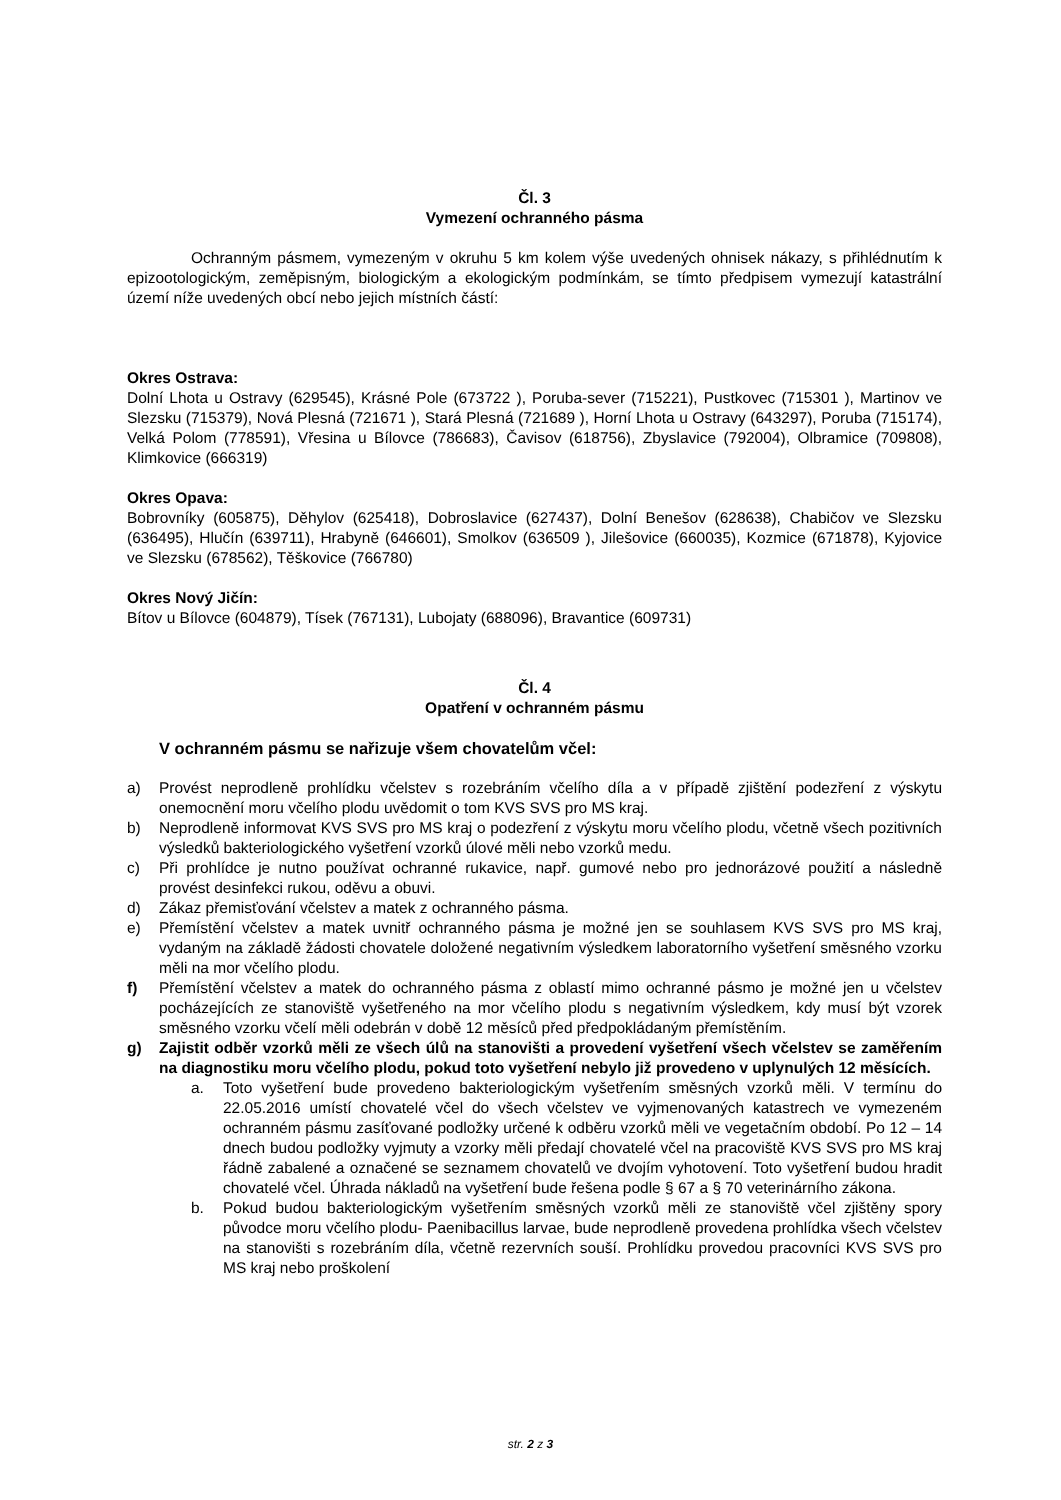Čl. 3
Vymezení ochranného pásma
Ochranným pásmem, vymezeným v okruhu 5 km kolem výše uvedených ohnisek nákazy, s přihlédnutím k epizootologickým, zeměpisným, biologickým a ekologickým podmínkám, se tímto předpisem vymezují katastrální území níže uvedených obcí nebo jejich místních částí:
Okres Ostrava:
Dolní Lhota u Ostravy (629545), Krásné Pole (673722 ), Poruba-sever (715221), Pustkovec (715301 ), Martinov ve Slezsku (715379), Nová Plesná (721671 ), Stará Plesná (721689 ), Horní Lhota u Ostravy (643297), Poruba (715174), Velká Polom (778591), Vřesina u Bílovce (786683), Čavisov (618756), Zbyslavice (792004), Olbramice (709808), Klimkovice (666319)
Okres Opava:
Bobrovníky (605875), Děhylov (625418), Dobroslavice (627437), Dolní Benešov (628638), Chabičov ve Slezsku (636495), Hlučín (639711), Hrabyně (646601), Smolkov (636509 ), Jilešovice (660035), Kozmice (671878), Kyjovice ve Slezsku (678562), Těškovice (766780)
Okres Nový Jičín:
Bítov u Bílovce (604879), Tísek (767131), Lubojaty (688096), Bravantice (609731)
Čl. 4
Opatření v ochranném pásmu
V ochranném pásmu se nařizuje všem chovatelům včel:
a) Provést neprodleně prohlídku včelstev s rozebráním včelího díla a v případě zjištění podezření z výskytu onemocnění moru včelího plodu uvědomit o tom KVS SVS pro MS kraj.
b) Neprodleně informovat KVS SVS pro MS kraj o podezření z výskytu moru včelího plodu, včetně všech pozitivních výsledků bakteriologického vyšetření vzorků úlové měli nebo vzorků medu.
c) Při prohlídce je nutno používat ochranné rukavice, např. gumové nebo pro jednorázové použití a následně provést desinfekci rukou, oděvu a obuvi.
d) Zákaz přemisťování včelstev a matek z ochranného pásma.
e) Přemístění včelstev a matek uvnitř ochranného pásma je možné jen se souhlasem KVS SVS pro MS kraj, vydaným na základě žádosti chovatele doložené negativním výsledkem laboratorního vyšetření směsného vzorku měli na mor včelího plodu.
f) Přemístění včelstev a matek do ochranného pásma z oblastí mimo ochranné pásmo je možné jen u včelstev pocházejících ze stanoviště vyšetřeného na mor včelího plodu s negativním výsledkem, kdy musí být vzorek směsného vzorku včelí měli odebrán v době 12 měsíců před předpokládaným přemístěním.
g) Zajistit odběr vzorků měli ze všech úlů na stanovišti a provedení vyšetření všech včelstev se zaměřením na diagnostiku moru včelího plodu, pokud toto vyšetření nebylo již provedeno v uplynulých 12 měsících.
a. Toto vyšetření bude provedeno bakteriologickým vyšetřením směsných vzorků měli. V termínu do 22.05.2016 umístí chovatelé včel do všech včelstev ve vyjmenovaných katastrech ve vymezeném ochranném pásmu zasíťované podložky určené k odběru vzorků měli ve vegetačním období. Po 12 – 14 dnech budou podložky vyjmuty a vzorky měli předají chovatelé včel na pracoviště KVS SVS pro MS kraj řádně zabalené a označené se seznamem chovatelů ve dvojím vyhotovení. Toto vyšetření budou hradit chovatelé včel. Úhrada nákladů na vyšetření bude řešena podle § 67 a § 70 veterinárního zákona.
b. Pokud budou bakteriologickým vyšetřením směsných vzorků měli ze stanoviště včel zjištěny spory původce moru včelího plodu- Paenibacillus larvae, bude neprodleně provedena prohlídka všech včelstev na stanovišti s rozebráním díla, včetně rezervních souší. Prohlídku provedou pracovníci KVS SVS pro MS kraj nebo proškolení
str. 2 z 3